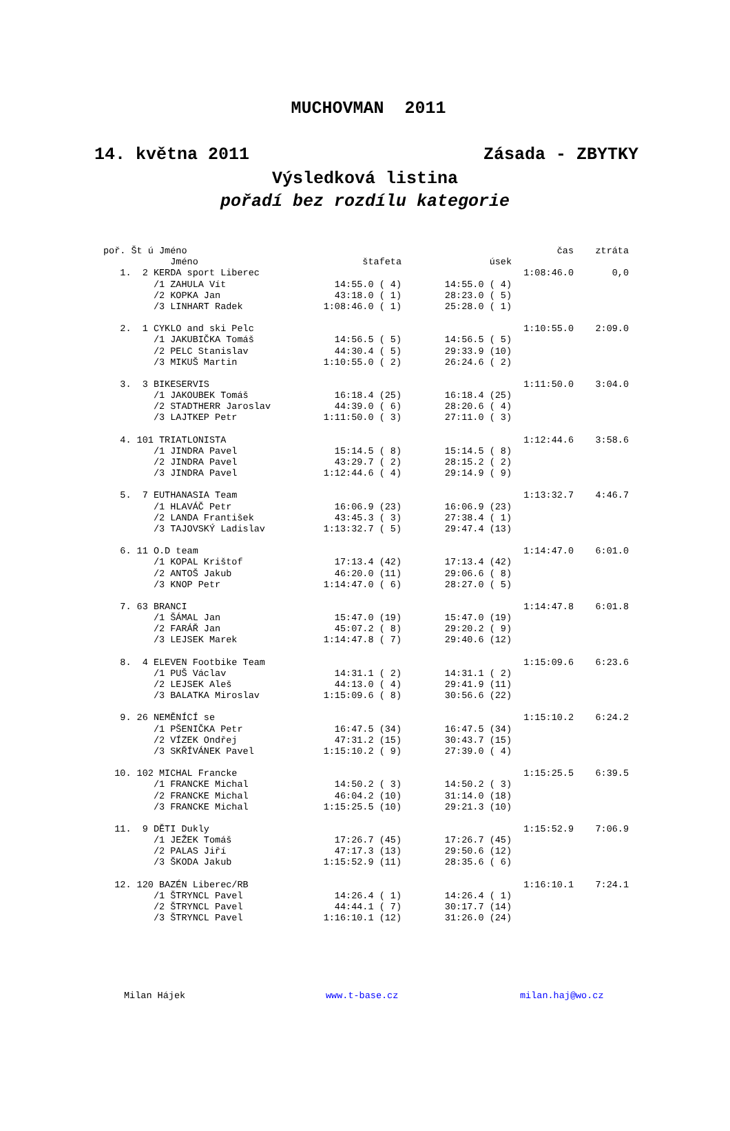MUCHOVMAN 2011
14. května 2011 Zásada - ZBYTKY
Výsledková listina
pořadí bez rozdílu kategorie
| poř. Št ú Jméno | | | | čas | ztráta |
| | Jméno | štafeta | úsek | | |
| 1. 2 | KERDA sport Liberec | | | 1:08:46.0 | 0,0 |
| | /1 ZAHULA Vít | 14:55.0 ( 4) | 14:55.0 ( 4) | | |
| | /2 KOPKA Jan | 43:18.0 ( 1) | 28:23.0 ( 5) | | |
| | /3 LINHART Radek | 1:08:46.0 ( 1) | 25:28.0 ( 1) | | |
| 2. 1 | CYKLO and ski Pelc | | | 1:10:55.0 | 2:09.0 |
| | /1 JAKUBIČKA Tomáš | 14:56.5 ( 5) | 14:56.5 ( 5) | | |
| | /2 PELC Stanislav | 44:30.4 ( 5) | 29:33.9 (10) | | |
| | /3 MIKUŠ Martin | 1:10:55.0 ( 2) | 26:24.6 ( 2) | | |
| 3. 3 | BIKESERVIS | | | 1:11:50.0 | 3:04.0 |
| | /1 JAKOUBEK Tomáš | 16:18.4 (25) | 16:18.4 (25) | | |
| | /2 STADTHERR Jaroslav | 44:39.0 ( 6) | 28:20.6 ( 4) | | |
| | /3 LAJTKEP Petr | 1:11:50.0 ( 3) | 27:11.0 ( 3) | | |
| 4. 101 | TRIATLONISTA | | | 1:12:44.6 | 3:58.6 |
| | /1 JINDRA Pavel | 15:14.5 ( 8) | 15:14.5 ( 8) | | |
| | /2 JINDRA Pavel | 43:29.7 ( 2) | 28:15.2 ( 2) | | |
| | /3 JINDRA Pavel | 1:12:44.6 ( 4) | 29:14.9 ( 9) | | |
| 5. 7 | EUTHANASIA Team | | | 1:13:32.7 | 4:46.7 |
| | /1 HLAVÁČ Petr | 16:06.9 (23) | 16:06.9 (23) | | |
| | /2 LANDA František | 43:45.3 ( 3) | 27:38.4 ( 1) | | |
| | /3 TAJOVSKÝ Ladislav | 1:13:32.7 ( 5) | 29:47.4 (13) | | |
| 6. 11 | O.D team | | | 1:14:47.0 | 6:01.0 |
| | /1 KOPAL Krištof | 17:13.4 (42) | 17:13.4 (42) | | |
| | /2 ANTOŠ Jakub | 46:20.0 (11) | 29:06.6 ( 8) | | |
| | /3 KNOP Petr | 1:14:47.0 ( 6) | 28:27.0 ( 5) | | |
| 7. 63 | BRANCI | | | 1:14:47.8 | 6:01.8 |
| | /1 ŠÁMAL Jan | 15:47.0 (19) | 15:47.0 (19) | | |
| | /2 FARÁŘ Jan | 45:07.2 ( 8) | 29:20.2 ( 9) | | |
| | /3 LEJSEK Marek | 1:14:47.8 ( 7) | 29:40.6 (12) | | |
| 8. 4 | ELEVEN Footbike Team | | | 1:15:09.6 | 6:23.6 |
| | /1 PUŠ Václav | 14:31.1 ( 2) | 14:31.1 ( 2) | | |
| | /2 LEJSEK Aleš | 44:13.0 ( 4) | 29:41.9 (11) | | |
| | /3 BALATKA Miroslav | 1:15:09.6 ( 8) | 30:56.6 (22) | | |
| 9. 26 | NEMĚNÍCÍ se | | | 1:15:10.2 | 6:24.2 |
| | /1 PŠENIČKA Petr | 16:47.5 (34) | 16:47.5 (34) | | |
| | /2 VÍZEK Ondřej | 47:31.2 (15) | 30:43.7 (15) | | |
| | /3 SKŘÍVÁNEK Pavel | 1:15:10.2 ( 9) | 27:39.0 ( 4) | | |
| 10. 102 | MICHAL Francke | | | 1:15:25.5 | 6:39.5 |
| | /1 FRANCKE Michal | 14:50.2 ( 3) | 14:50.2 ( 3) | | |
| | /2 FRANCKE Michal | 46:04.2 (10) | 31:14.0 (18) | | |
| | /3 FRANCKE Michal | 1:15:25.5 (10) | 29:21.3 (10) | | |
| 11. 9 | DĚTI Dukly | | | 1:15:52.9 | 7:06.9 |
| | /1 JEŽEK Tomáš | 17:26.7 (45) | 17:26.7 (45) | | |
| | /2 PALAS Jiří | 47:17.3 (13) | 29:50.6 (12) | | |
| | /3 ŠKODA Jakub | 1:15:52.9 (11) | 28:35.6 ( 6) | | |
| 12. 120 | BAZÉN Liberec/RB | | | 1:16:10.1 | 7:24.1 |
| | /1 ŠTRYNCL Pavel | 14:26.4 ( 1) | 14:26.4 ( 1) | | |
| | /2 ŠTRYNCL Pavel | 44:44.1 ( 7) | 30:17.7 (14) | | |
| | /3 ŠTRYNCL Pavel | 1:16:10.1 (12) | 31:26.0 (24) | | |
Milan Hájek www.t-base.cz milan.haj@wo.cz